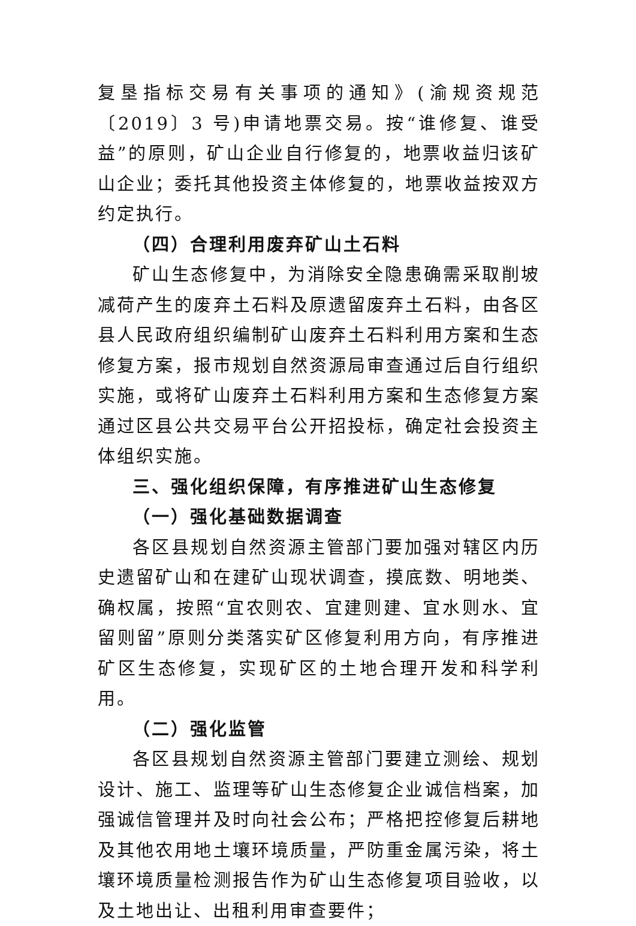复垦指标交易有关事项的通知》(渝规资规范〔2019〕3 号)申请地票交易。按“谁修复、谁受益”的原则，矿山企业自行修复的，地票收益归该矿山企业；委托其他投资主体修复的，地票收益按双方约定执行。
（四）合理利用废弃矿山土石料
矿山生态修复中，为消除安全隐患确需采取削坡减荷产生的废弃土石料及原遗留废弃土石料，由各区县人民政府组织编制矿山废弃土石料利用方案和生态修复方案，报市规划自然资源局审查通过后自行组织实施，或将矿山废弃土石料利用方案和生态修复方案通过区县公共交易平台公开招投标，确定社会投资主体组织实施。
三、强化组织保障，有序推进矿山生态修复
（一）强化基础数据调查
各区县规划自然资源主管部门要加强对辖区内历史遗留矿山和在建矿山现状调查，摸底数、明地类、确权属，按照“宜农则农、宜建则建、宜水则水、宜留则留”原则分类落实矿区修复利用方向，有序推进矿区生态修复，实现矿区的土地合理开发和科学利用。
（二）强化监管
各区县规划自然资源主管部门要建立测绘、规划设计、施工、监理等矿山生态修复企业诚信档案，加强诚信管理并及时向社会公布；严格把控修复后耕地及其他农用地土壤环境质量，严防重金属污染，将土壤环境质量检测报告作为矿山生态修复项目验收，以及土地出让、出租利用审查要件；